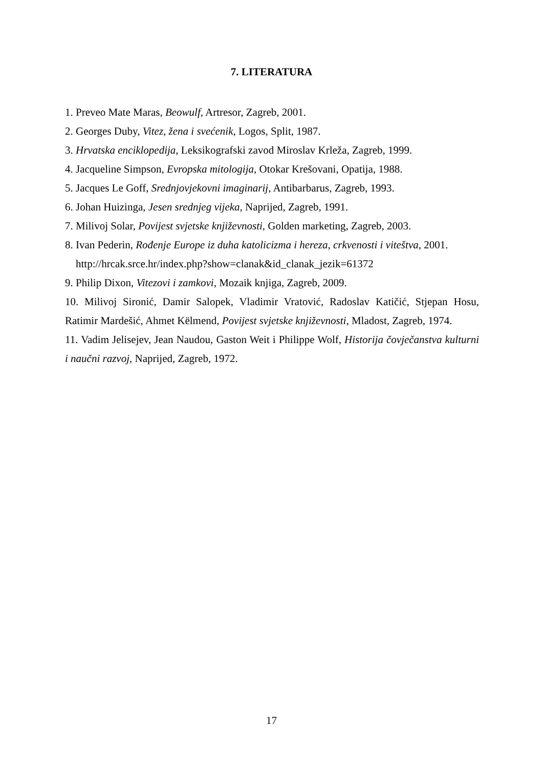7. LITERATURA
1. Preveo Mate Maras, Beowulf, Artresor, Zagreb, 2001.
2. Georges Duby, Vitez, žena i svećenik, Logos, Split, 1987.
3. Hrvatska enciklopedija, Leksikografski zavod Miroslav Krleža, Zagreb, 1999.
4. Jacqueline Simpson, Evropska mitologija, Otokar Krešovani, Opatija, 1988.
5. Jacques Le Goff, Srednjovjekovni imaginarij, Antibarbarus, Zagreb, 1993.
6. Johan Huizinga, Jesen srednjeg vijeka, Naprijed, Zagreb, 1991.
7. Milivoj Solar, Povijest svjetske književnosti, Golden marketing, Zagreb, 2003.
8. Ivan Pederin, Rođenje Europe iz duha katolicizma i hereza, crkvenosti i viteštva, 2001.
http://hrcak.srce.hr/index.php?show=clanak&id_clanak_jezik=61372
9. Philip Dixon, Vitezovi i zamkovi, Mozaik knjiga, Zagreb, 2009.
10. Milivoj Sironić, Damir Salopek, Vladimir Vratović, Radoslav Katičić, Stjepan Hosu, Ratimir Mardešić, Ahmet Këlmend, Povijest svjetske književnosti, Mladost, Zagreb, 1974.
11. Vadim Jelisejev, Jean Naudou, Gaston Weit i Philippe Wolf, Historija čovječanstva kulturni i naučni razvoj, Naprijed, Zagreb, 1972.
17